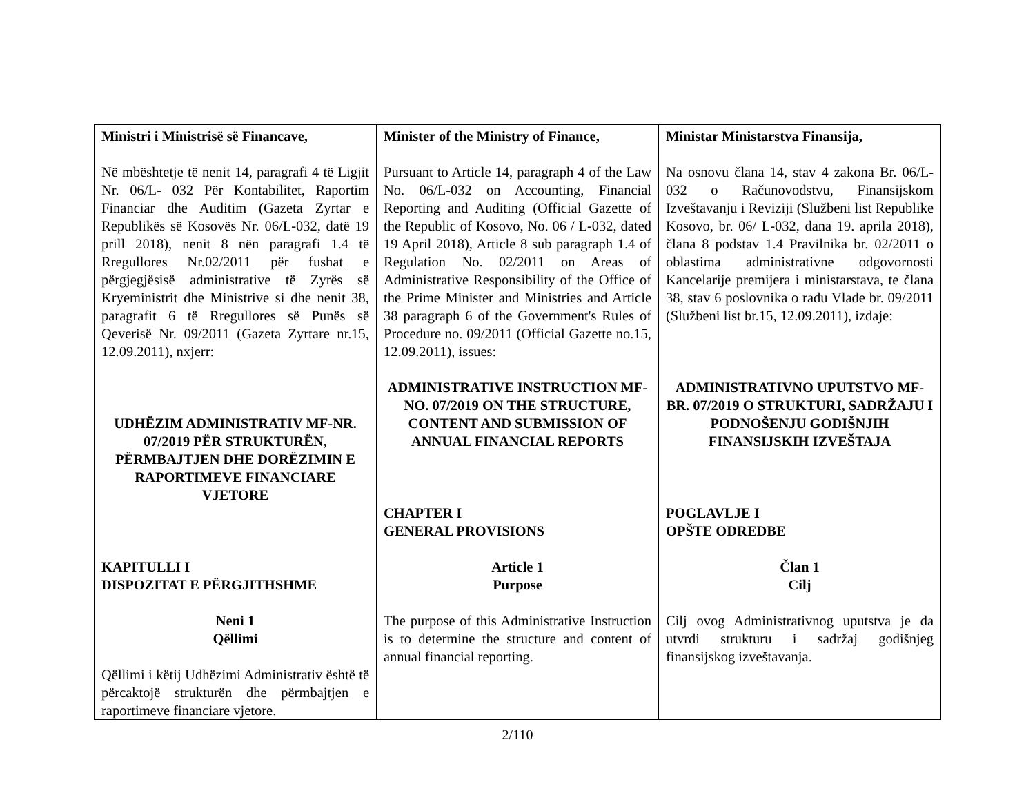| Ministri i Ministrisë së Financave, Në mbështetje të nenit 14, paragrafi 4 të Ligjit Nr. 06/L- 032 Për Kontabilitet, Raportim Financiar dhe Auditim (Gazeta Zyrtar e Republikës së Kosovës Nr. 06/L-032, datë 19 prill 2018), nenit 8 nën paragrafi 1.4 të Rregullores Nr.02/2011 për fushat e përgjegjësisë administrative të Zyrës së Kryeministrit dhe Ministrive si dhe nenit 38, paragrafit 6 të Rregullores së Punës së Qeverisë Nr. 09/2011 (Gazeta Zyrtare nr.15, 12.09.2011), nxjerr: UDHËZIM ADMINISTRATIV MF-NR. 07/2019 PËR STRUKTURËN, PËRMBAJTJEN DHE DORËZIMIN E RAPORTIMEVE FINANCIARE VJETORE KAPITULLI I DISPOZITAT E PËRGJITHSHME Neni 1 Qëllimi Qëllimi i këtij Udhëzimi Administrativ është të përcaktojë strukturën dhe përmbajtjen e raportimeve financiare vjetore. | Minister of the Ministry of Finance, Pursuant to Article 14, paragraph 4 of the Law No. 06/L-032 on Accounting, Financial Reporting and Auditing (Official Gazette of the Republic of Kosovo, No. 06 / L-032, dated 19 April 2018), Article 8 sub paragraph 1.4 of Regulation No. 02/2011 on Areas of Administrative Responsibility of the Office of the Prime Minister and Ministries and Article 38 paragraph 6 of the Government's Rules of Procedure no. 09/2011 (Official Gazette no.15, 12.09.2011), issues: ADMINISTRATIVE INSTRUCTION MF-NO. 07/2019 ON THE STRUCTURE, CONTENT AND SUBMISSION OF ANNUAL FINANCIAL REPORTS CHAPTER I GENERAL PROVISIONS Article 1 Purpose The purpose of this Administrative Instruction is to determine the structure and content of annual financial reporting. | Ministar Ministarstva Finansija, Na osnovu člana 14, stav 4 zakona Br. 06/L-032 o Računovodstvu, Finansijskom Izveštavanju i Reviziji (Službeni list Republike Kosovo, br. 06/ L-032, dana 19. aprila 2018), člana 8 podstav 1.4 Pravilnika br. 02/2011 o oblastima administrativne odgovornosti Kancelarije premijera i ministarstava, te člana 38, stav 6 poslovnika o radu Vlade br. 09/2011 (Službeni list br.15, 12.09.2011), izdaje: ADMINISTRATIVNO UPUTSTVO MF-BR. 07/2019 O STRUKTURI, SADRŽAJU I PODNOŠENJU GODIŠNJIH FINANSIJSKIH IZVEŠTAJA POGLAVLJE I OPŠTE ODREDBE Član 1 Cilj Cilj ovog Administrativnog uputstva je da utvrdi strukturu i sadržaj godišnjeg finansijskog izveštavanja. |
2/110